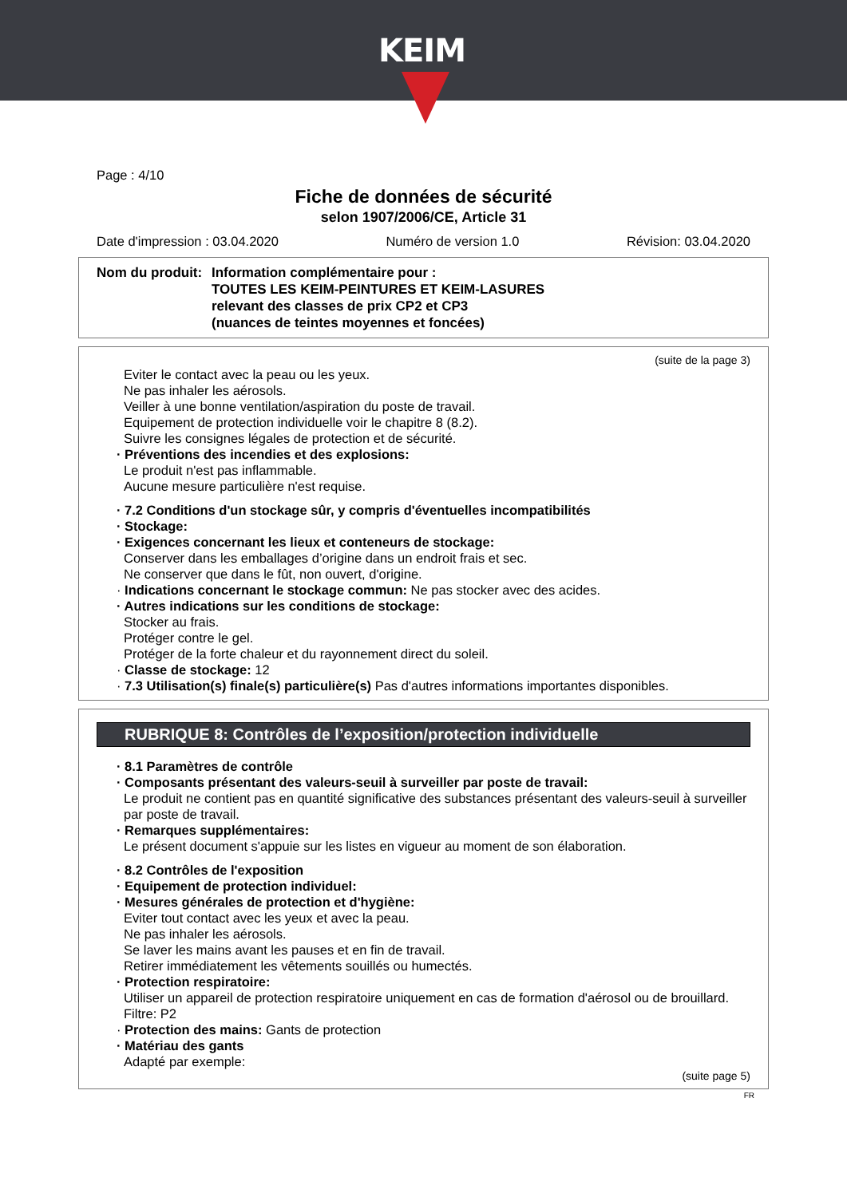KEIM
Page : 4/10
Fiche de données de sécurité
selon 1907/2006/CE, Article 31
Date d'impression : 03.04.2020 Numéro de version 1.0 Révision: 03.04.2020
Nom du produit:
Information complémentaire pour :
TOUTES LES KEIM-PEINTURES ET KEIM-LASURES
relevant des classes de prix CP2 et CP3
(nuances de teintes moyennes et foncées)
(suite de la page 3)
Eviter le contact avec la peau ou les yeux.
Ne pas inhaler les aérosols.
Veiller à une bonne ventilation/aspiration du poste de travail.
Equipement de protection individuelle voir le chapitre 8 (8.2).
Suivre les consignes légales de protection et de sécurité.
· Préventions des incendies et des explosions:
Le produit n'est pas inflammable.
Aucune mesure particulière n'est requise.
· 7.2 Conditions d'un stockage sûr, y compris d'éventuelles incompatibilités
· Stockage:
· Exigences concernant les lieux et conteneurs de stockage:
Conserver dans les emballages d’origine dans un endroit frais et sec.
Ne conserver que dans le fût, non ouvert, d'origine.
· Indications concernant le stockage commun: Ne pas stocker avec des acides.
· Autres indications sur les conditions de stockage:
Stocker au frais.
Protéger contre le gel.
Protéger de la forte chaleur et du rayonnement direct du soleil.
· Classe de stockage: 12
· 7.3 Utilisation(s) finale(s) particulière(s) Pas d'autres informations importantes disponibles.
RUBRIQUE 8: Contrôles de l’exposition/protection individuelle
· 8.1 Paramètres de contrôle
· Composants présentant des valeurs-seuil à surveiller par poste de travail:
Le produit ne contient pas en quantité significative des substances présentant des valeurs-seuil à surveiller par poste de travail.
· Remarques supplémentaires:
Le présent document s'appuie sur les listes en vigueur au moment de son élaboration.
· 8.2 Contrôles de l'exposition
· Equipement de protection individuel:
· Mesures générales de protection et d'hygiène:
Eviter tout contact avec les yeux et avec la peau.
Ne pas inhaler les aérosols.
Se laver les mains avant les pauses et en fin de travail.
Retirer immédiatement les vêtements souillés ou humectés.
· Protection respiratoire:
Utiliser un appareil de protection respiratoire uniquement en cas de formation d'aérosol ou de brouillard.
Filtre: P2
· Protection des mains: Gants de protection
· Matériau des gants
Adapté par exemple:
(suite page 5)
FR